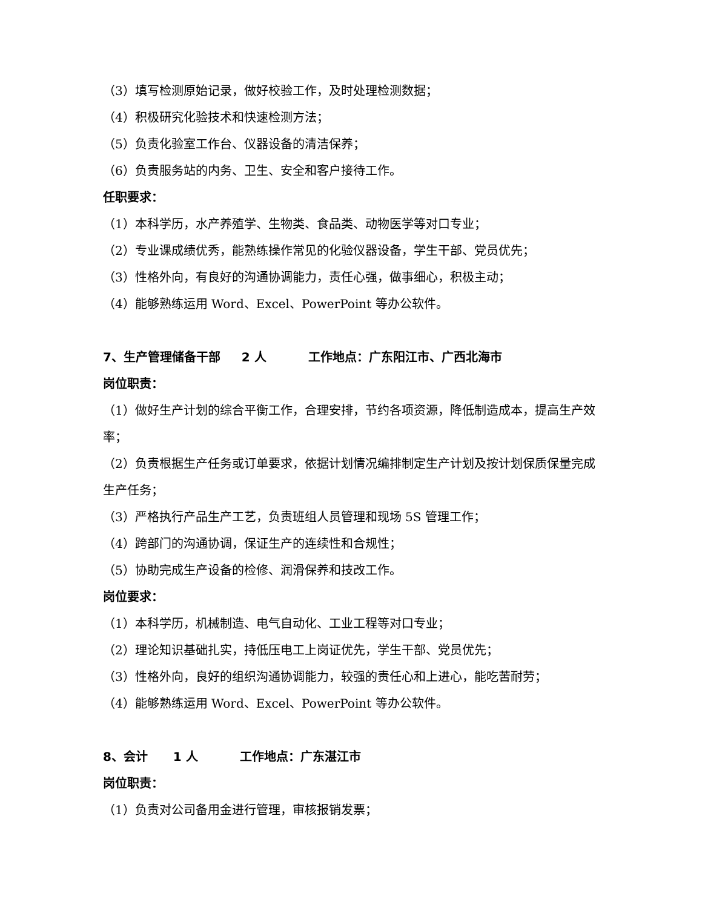（3）填写检测原始记录，做好校验工作，及时处理检测数据；
（4）积极研究化验技术和快速检测方法；
（5）负责化验室工作台、仪器设备的清洁保养；
（6）负责服务站的内务、卫生、安全和客户接待工作。
任职要求：
（1）本科学历，水产养殖学、生物类、食品类、动物医学等对口专业；
（2）专业课成绩优秀，能熟练操作常见的化验仪器设备，学生干部、党员优先；
（3）性格外向，有良好的沟通协调能力，责任心强，做事细心，积极主动；
（4）能够熟练运用 Word、Excel、PowerPoint 等办公软件。
7、生产管理储备干部 2 人 工作地点：广东阳江市、广西北海市
岗位职责：
（1）做好生产计划的综合平衡工作，合理安排，节约各项资源，降低制造成本，提高生产效率；
（2）负责根据生产任务或订单要求，依据计划情况编排制定生产计划及按计划保质保量完成生产任务；
（3）严格执行产品生产工艺，负责班组人员管理和现场 5S 管理工作；
（4）跨部门的沟通协调，保证生产的连续性和合规性；
（5）协助完成生产设备的检修、润滑保养和技改工作。
岗位要求：
（1）本科学历，机械制造、电气自动化、工业工程等对口专业；
（2）理论知识基础扎实，持低压电工上岗证优先，学生干部、党员优先；
（3）性格外向，良好的组织沟通协调能力，较强的责任心和上进心，能吃苦耐劳；
（4）能够熟练运用 Word、Excel、PowerPoint 等办公软件。
8、会计 1 人 工作地点：广东湛江市
岗位职责：
（1）负责对公司备用金进行管理，审核报销发票；